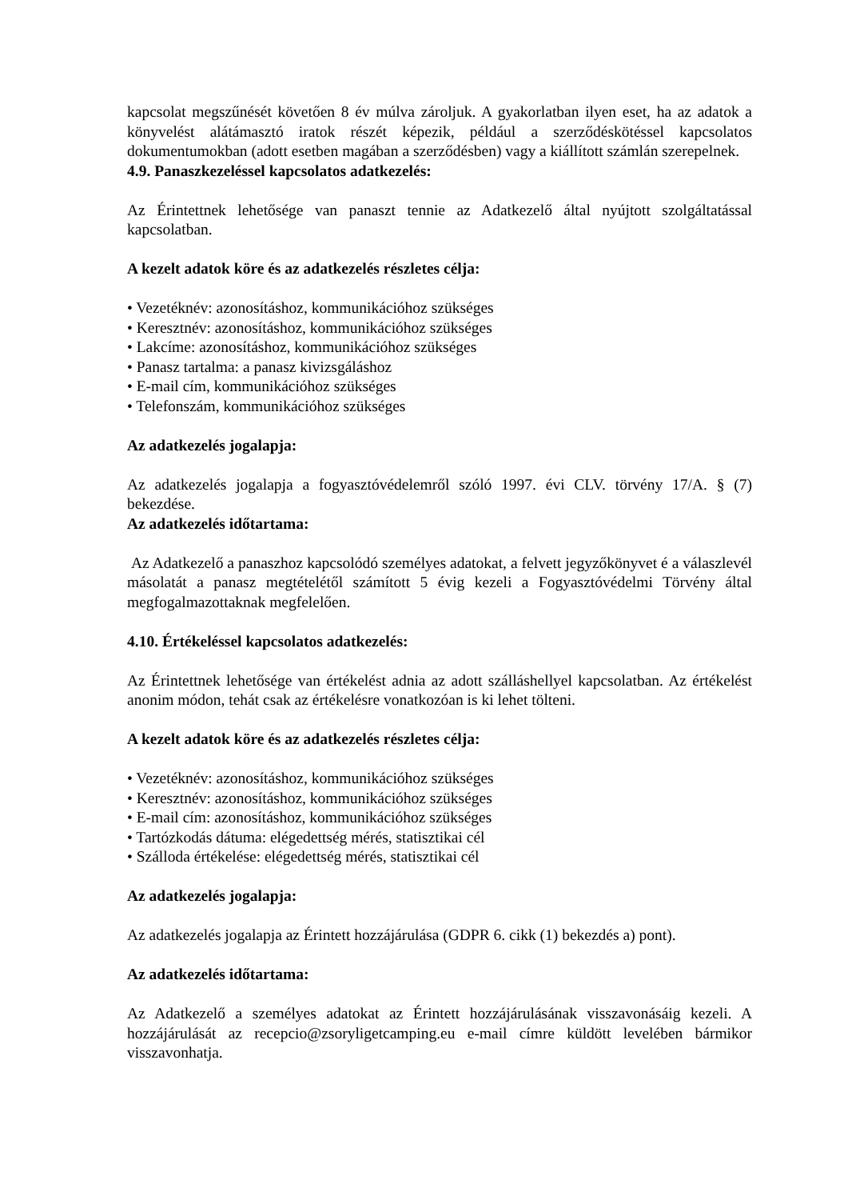kapcsolat megszűnését követően 8 év múlva zároljuk. A gyakorlatban ilyen eset, ha az adatok a könyvelést alátámasztó iratok részét képezik, például a szerződéskötéssel kapcsolatos dokumentumokban (adott esetben magában a szerződésben) vagy a kiállított számlán szerepelnek.
4.9. Panaszkezeléssel kapcsolatos adatkezelés:
Az Érintettnek lehetősége van panaszt tennie az Adatkezelő által nyújtott szolgáltatással kapcsolatban.
A kezelt adatok köre és az adatkezelés részletes célja:
• Vezetéknév: azonosításhoz, kommunikációhoz szükséges
• Keresztnév: azonosításhoz, kommunikációhoz szükséges
• Lakcíme: azonosításhoz, kommunikációhoz szükséges
• Panasz tartalma: a panasz kivizsgáláshoz
• E-mail cím, kommunikációhoz szükséges
• Telefonszám, kommunikációhoz szükséges
Az adatkezelés jogalapja:
Az adatkezelés jogalapja a fogyasztóvédelemről szóló 1997. évi CLV. törvény 17/A. § (7) bekezdése.
Az adatkezelés időtartama:
Az Adatkezelő a panaszhoz kapcsolódó személyes adatokat, a felvett jegyzőkönyvet é a válaszlevél másolatát a panasz megtételétől számított 5 évig kezeli a Fogyasztóvédelmi Törvény által megfogalmazottaknak megfelelően.
4.10. Értékeléssel kapcsolatos adatkezelés:
Az Érintettnek lehetősége van értékelést adnia az adott szálláshellyel kapcsolatban. Az értékelést anonim módon, tehát csak az értékelésre vonatkozóan is ki lehet tölteni.
A kezelt adatok köre és az adatkezelés részletes célja:
• Vezetéknév: azonosításhoz, kommunikációhoz szükséges
• Keresztnév: azonosításhoz, kommunikációhoz szükséges
• E-mail cím: azonosításhoz, kommunikációhoz szükséges
• Tartózkodás dátuma: elégedettség mérés, statisztikai cél
• Szálloda értékelése: elégedettség mérés, statisztikai cél
Az adatkezelés jogalapja:
Az adatkezelés jogalapja az Érintett hozzájárulása (GDPR 6. cikk (1) bekezdés a) pont).
Az adatkezelés időtartama:
Az Adatkezelő a személyes adatokat az Érintett hozzájárulásának visszavonásáig kezeli. A hozzájárulását az recepcio@zsoryligetcamping.eu e-mail címre küldött levelében bármikor visszavonhatja.